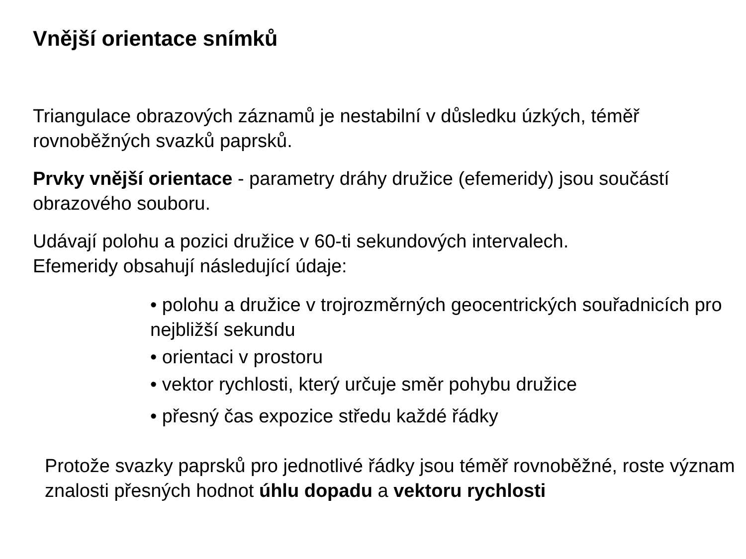Vnější orientace snímků
Triangulace obrazových záznamů je nestabilní v důsledku úzkých, téměř rovnoběžných svazků paprsků.
Prvky vnější orientace - parametry dráhy družice (efemeridy) jsou součástí obrazového souboru.
Udávají polohu a pozici družice v 60-ti sekundových intervalech.
Efemeridy obsahují následující údaje:
• polohu a družice v trojrozměrných geocentrických souřadnicích pro nejbližší sekundu
• orientaci v prostoru
• vektor rychlosti, který určuje směr pohybu družice
• přesný čas expozice středu každé řádky
Protože svazky paprsků pro jednotlivé řádky jsou téměř rovnoběžné, roste význam znalosti přesných hodnot úhlu dopadu a vektoru rychlosti